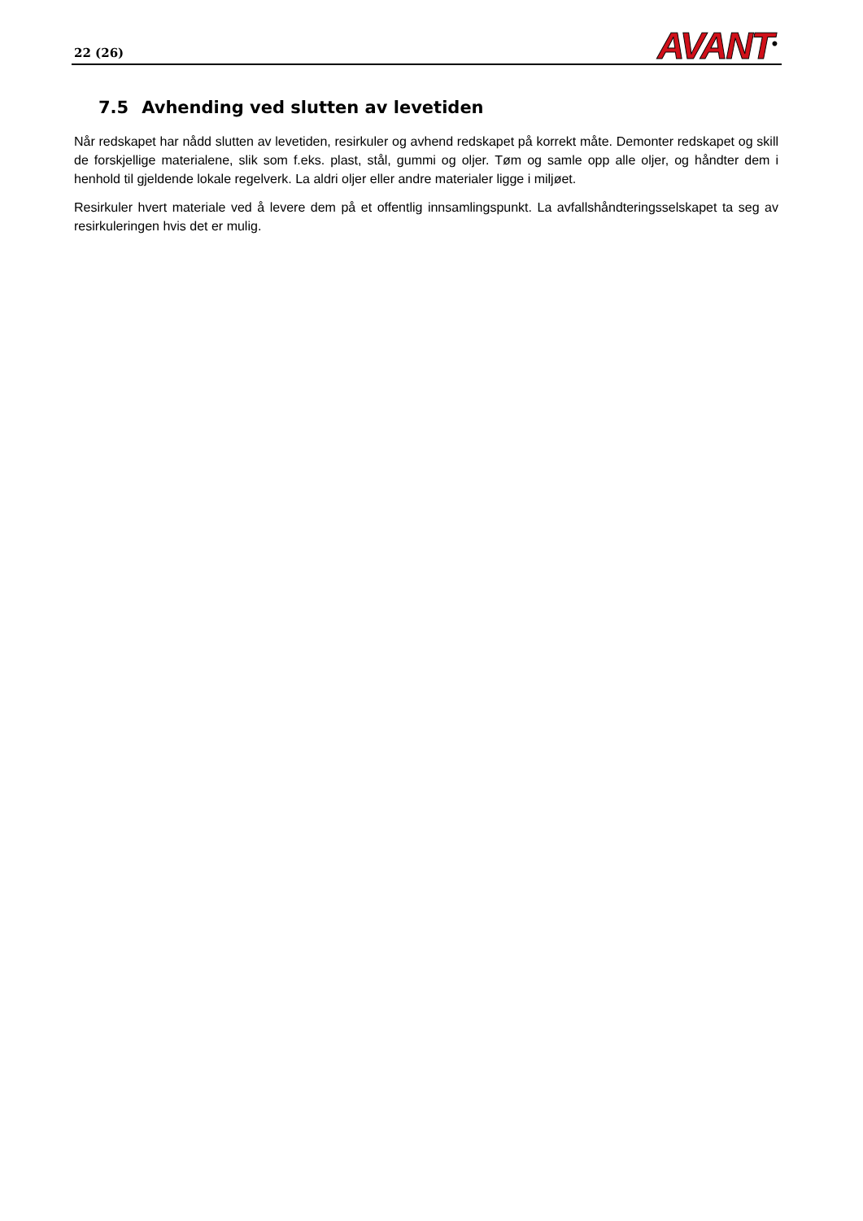22 (26)
AVANT<sup>®</sup>
7.5 Avhending ved slutten av levetiden
Når redskapet har nådd slutten av levetiden, resirkuler og avhend redskapet på korrekt måte. Demonter redskapet og skill de forskjellige materialene, slik som f.eks. plast, stål, gummi og oljer. Tøm og samle opp alle oljer, og håndter dem i henhold til gjeldende lokale regelverk. La aldri oljer eller andre materialer ligge i miljøet.
Resirkuler hvert materiale ved å levere dem på et offentlig innsamlingspunkt. La avfallshåndteringsselskapet ta seg av resirkuleringen hvis det er mulig.